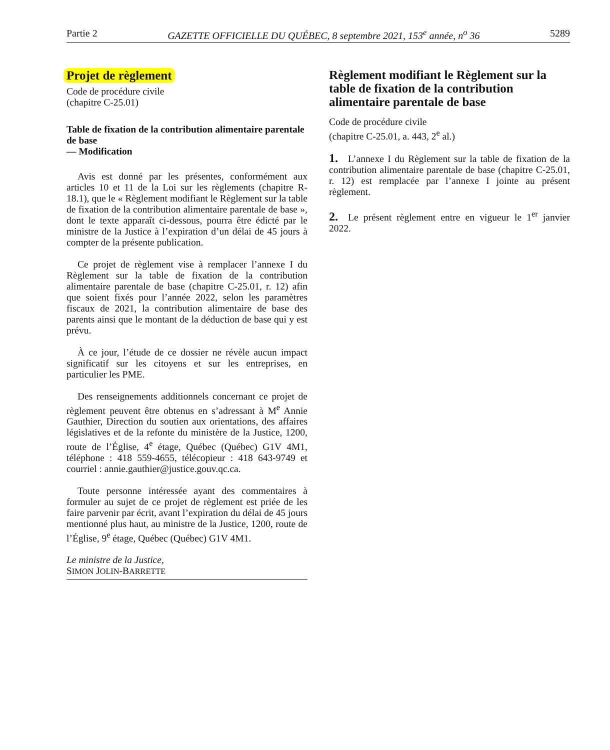Partie 2 GAZETTE OFFICIELLE DU QUÉBEC, 8 septembre 2021, 153<sup>e</sup> année, n<sup>o</sup> 36 5289
Projet de règlement
Code de procédure civile
(chapitre C-25.01)
Table de fixation de la contribution alimentaire parentale de base
— Modification
Avis est donné par les présentes, conformément aux articles 10 et 11 de la Loi sur les règlements (chapitre R-18.1), que le « Règlement modifiant le Règlement sur la table de fixation de la contribution alimentaire parentale de base », dont le texte apparaît ci-dessous, pourra être édicté par le ministre de la Justice à l’expiration d’un délai de 45 jours à compter de la présente publication.
Ce projet de règlement vise à remplacer l’annexe I du Règlement sur la table de fixation de la contribution alimentaire parentale de base (chapitre C-25.01, r. 12) afin que soient fixés pour l’année 2022, selon les paramètres fiscaux de 2021, la contribution alimentaire de base des parents ainsi que le montant de la déduction de base qui y est prévu.
À ce jour, l’étude de ce dossier ne révèle aucun impact significatif sur les citoyens et sur les entreprises, en particulier les PME.
Des renseignements additionnels concernant ce projet de règlement peuvent être obtenus en s’adressant à M<sup>e</sup> Annie Gauthier, Direction du soutien aux orientations, des affaires législatives et de la refonte du ministère de la Justice, 1200, route de l’Église, 4<sup>e</sup> étage, Québec (Québec) G1V 4M1, téléphone : 418 559-4655, télécopieur : 418 643-9749 et courriel : annie.gauthier@justice.gouv.qc.ca.
Toute personne intéressée ayant des commentaires à formuler au sujet de ce projet de règlement est priée de les faire parvenir par écrit, avant l’expiration du délai de 45 jours mentionné plus haut, au ministre de la Justice, 1200, route de l’Église, 9<sup>e</sup> étage, Québec (Québec) G1V 4M1.
Le ministre de la Justice,
SIMON JOLIN-BARRETTE
Règlement modifiant le Règlement sur la table de fixation de la contribution alimentaire parentale de base
Code de procédure civile
(chapitre C-25.01, a. 443, 2<sup>e</sup> al.)
1. L’annexe I du Règlement sur la table de fixation de la contribution alimentaire parentale de base (chapitre C-25.01, r. 12) est remplacée par l’annexe I jointe au présent règlement.
2. Le présent règlement entre en vigueur le 1<sup>er</sup> janvier 2022.